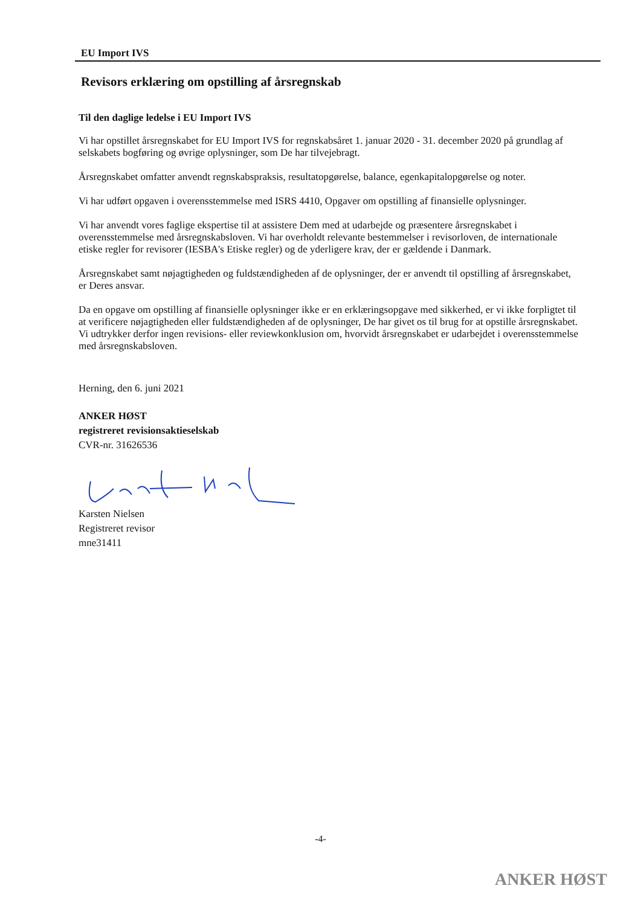EU Import IVS
Revisors erklæring om opstilling af årsregnskab
Til den daglige ledelse i EU Import IVS
Vi har opstillet årsregnskabet for EU Import IVS for regnskabsåret 1. januar 2020 - 31. december 2020 på grundlag af selskabets bogføring og øvrige oplysninger, som De har tilvejebragt.
Årsregnskabet omfatter anvendt regnskabspraksis, resultatopgørelse, balance, egenkapitalopgørelse og noter.
Vi har udført opgaven i overensstemmelse med ISRS 4410, Opgaver om opstilling af finansielle oplysninger.
Vi har anvendt vores faglige ekspertise til at assistere Dem med at udarbejde og præsentere årsregnskabet i overensstemmelse med årsregnskabsloven. Vi har overholdt relevante bestemmelser i revisorloven, de internationale etiske regler for revisorer (IESBA's Etiske regler) og de yderligere krav, der er gældende i Danmark.
Årsregnskabet samt nøjagtigheden og fuldstændigheden af de oplysninger, der er anvendt til opstilling af årsregnskabet, er Deres ansvar.
Da en opgave om opstilling af finansielle oplysninger ikke er en erklæringsopgave med sikkerhed, er vi ikke forpligtet til at verificere nøjagtigheden eller fuldstændigheden af de oplysninger, De har givet os til brug for at opstille årsregnskabet. Vi udtrykker derfor ingen revisions- eller reviewkonklusion om, hvorvidt årsregnskabet er udarbejdet i overensstemmelse med årsregnskabsloven.
Herning, den 6. juni 2021
ANKER HØST
registreret revisionsaktieselskab
CVR-nr. 31626536
Karsten Nielsen
Registreret revisor
mne31411
-4-
ANKER HØST